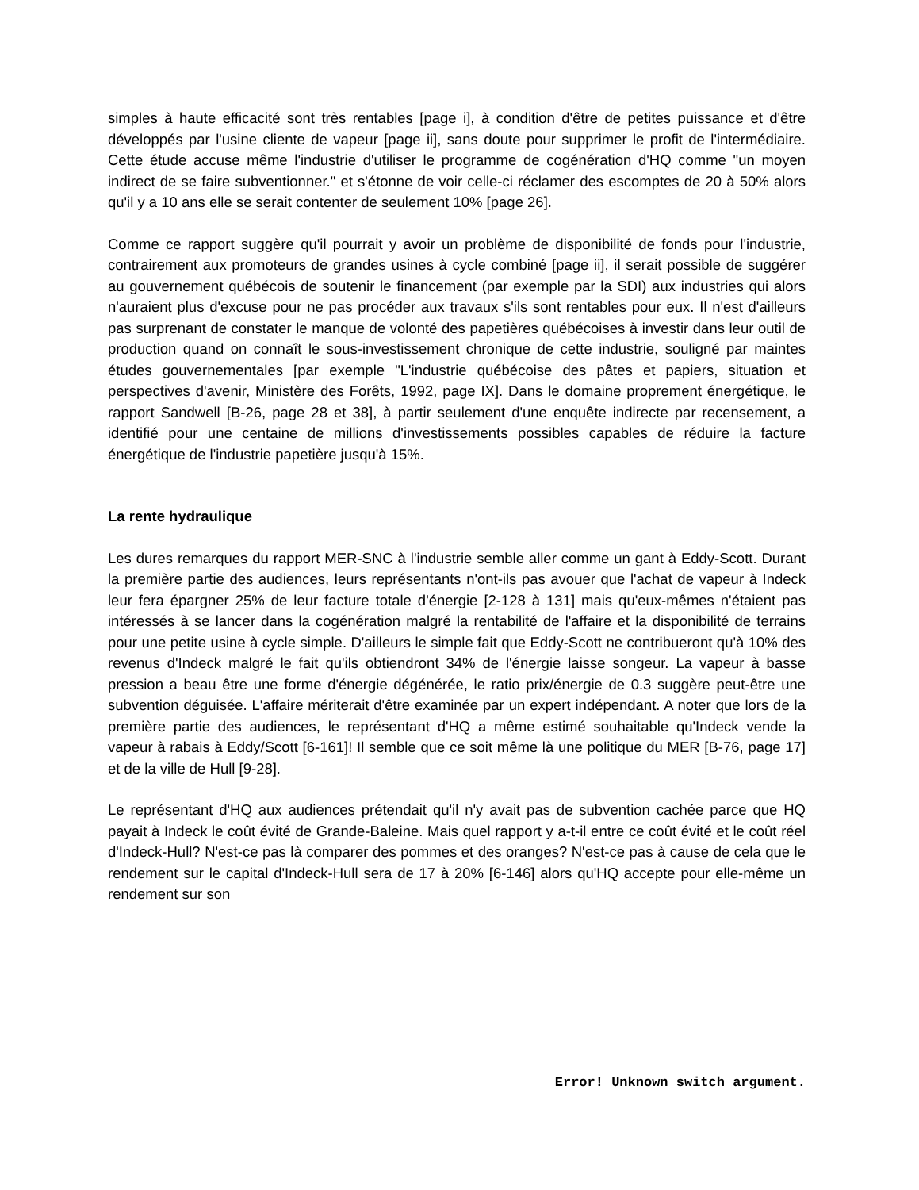simples à haute efficacité sont très rentables [page i], à condition d'être de petites puissance et d'être développés par l'usine cliente de vapeur [page ii], sans doute pour supprimer le profit de l'intermédiaire. Cette étude accuse même l'industrie d'utiliser le programme de cogénération d'HQ comme "un moyen indirect de se faire subventionner." et s'étonne de voir celle-ci réclamer des escomptes de 20 à 50% alors qu'il y a 10 ans elle se serait contenter de seulement 10% [page 26].
Comme ce rapport suggère qu'il pourrait y avoir un problème de disponibilité de fonds pour l'industrie, contrairement aux promoteurs de grandes usines à cycle combiné [page ii], il serait possible de suggérer au gouvernement québécois de soutenir le financement (par exemple par la SDI) aux industries qui alors n'auraient plus d'excuse pour ne pas procéder aux travaux s'ils sont rentables pour eux. Il n'est d'ailleurs pas surprenant de constater le manque de volonté des papetières québécoises à investir dans leur outil de production quand on connaît le sous-investissement chronique de cette industrie, souligné par maintes études gouvernementales [par exemple "L'industrie québécoise des pâtes et papiers, situation et perspectives d'avenir, Ministère des Forêts, 1992, page IX]. Dans le domaine proprement énergétique, le rapport Sandwell [B-26, page 28 et 38], à partir seulement d'une enquête indirecte par recensement, a identifié pour une centaine de millions d'investissements possibles capables de réduire la facture énergétique de l'industrie papetière jusqu'à 15%.
La rente hydraulique
Les dures remarques du rapport MER-SNC à l'industrie semble aller comme un gant à Eddy-Scott. Durant la première partie des audiences, leurs représentants n'ont-ils pas avouer que l'achat de vapeur à Indeck leur fera épargner 25% de leur facture totale d'énergie [2-128 à 131] mais qu'eux-mêmes n'étaient pas intéressés à se lancer dans la cogénération malgré la rentabilité de l'affaire et la disponibilité de terrains pour une petite usine à cycle simple. D'ailleurs le simple fait que Eddy-Scott ne contribueront qu'à 10% des revenus d'Indeck malgré le fait qu'ils obtiendront 34% de l'énergie laisse songeur. La vapeur à basse pression a beau être une forme d'énergie dégénérée, le ratio prix/énergie de 0.3 suggère peut-être une subvention déguisée. L'affaire mériterait d'être examinée par un expert indépendant. A noter que lors de la première partie des audiences, le représentant d'HQ a même estimé souhaitable qu'Indeck vende la vapeur à rabais à Eddy/Scott [6-161]! Il semble que ce soit même là une politique du MER [B-76, page 17] et de la ville de Hull [9-28].
Le représentant d'HQ aux audiences prétendait qu'il n'y avait pas de subvention cachée parce que HQ payait à Indeck le coût évité de Grande-Baleine. Mais quel rapport y a-t-il entre ce coût évité et le coût réel d'Indeck-Hull? N'est-ce pas là comparer des pommes et des oranges? N'est-ce pas à cause de cela que le rendement sur le capital d'Indeck-Hull sera de 17 à 20% [6-146] alors qu'HQ accepte pour elle-même un rendement sur son
Error! Unknown switch argument.